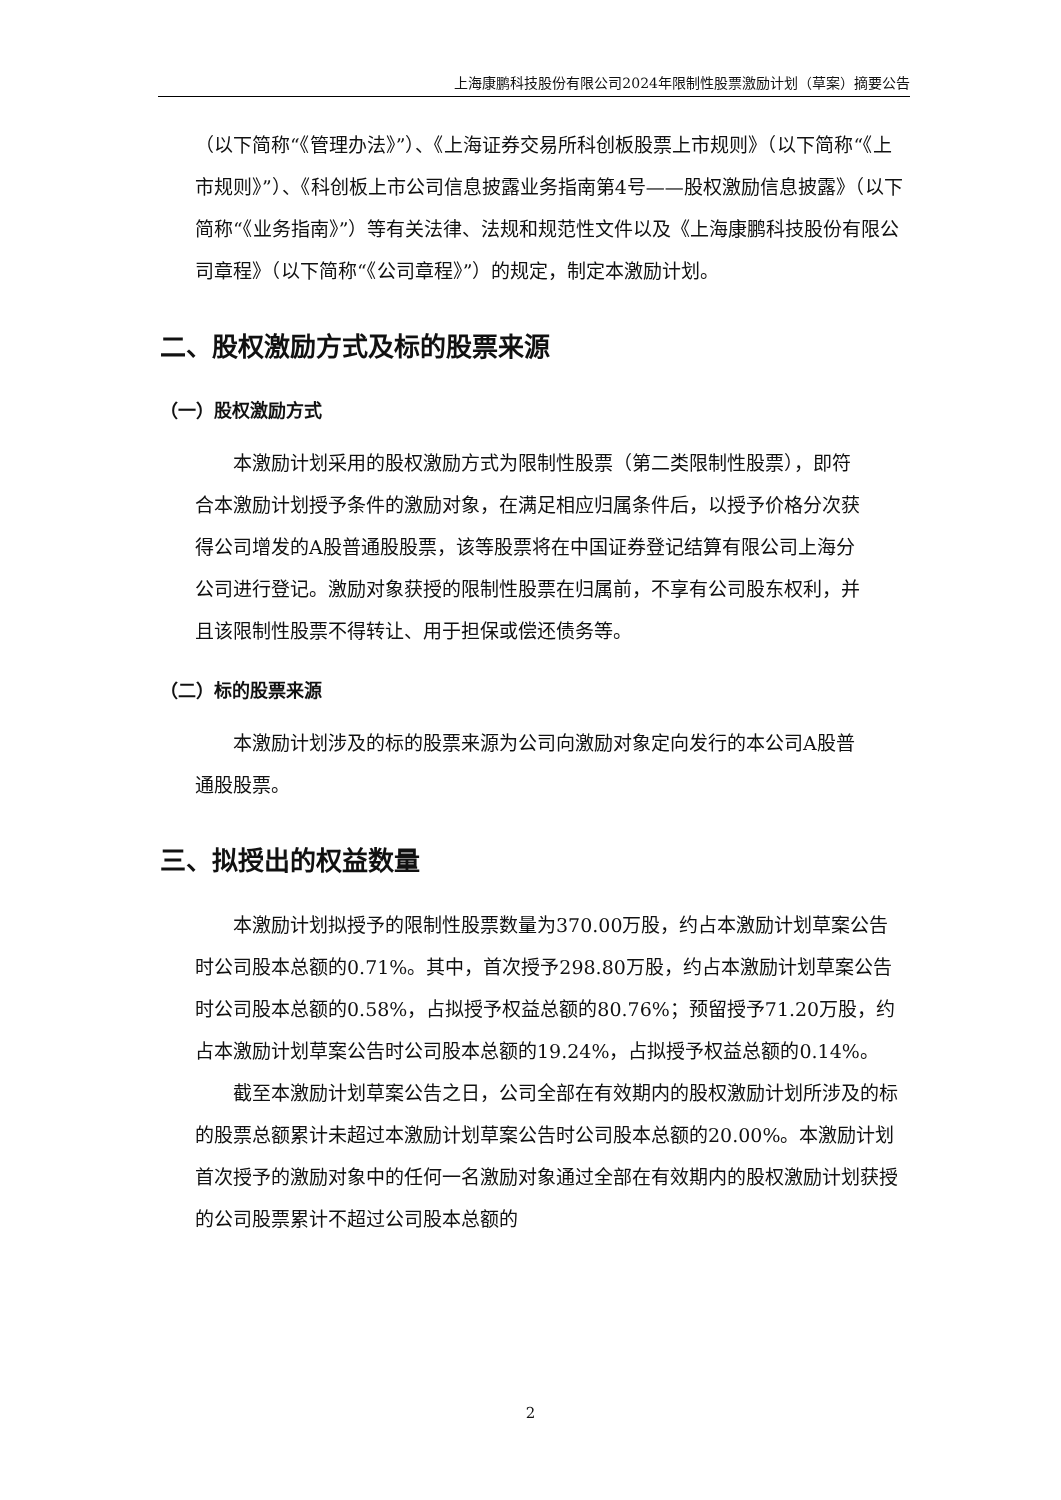上海康鹏科技股份有限公司2024年限制性股票激励计划（草案）摘要公告
（以下简称“《管理办法》”）、《上海证券交易所科创板股票上市规则》（以下简称“《上市规则》”）、《科创板上市公司信息披露业务指南第4号——股权激励信息披露》（以下简称“《业务指南》”）等有关法律、法规和规范性文件以及《上海康鹏科技股份有限公司章程》（以下简称“《公司章程》”）的规定，制定本激励计划。
二、股权激励方式及标的股票来源
（一）股权激励方式
本激励计划采用的股权激励方式为限制性股票（第二类限制性股票），即符合本激励计划授予条件的激励对象，在满足相应归属条件后，以授予价格分次获得公司增发的A股普通股股票，该等股票将在中国证券登记结算有限公司上海分公司进行登记。激励对象获授的限制性股票在归属前，不享有公司股东权利，并且该限制性股票不得转让、用于担保或偿还债务等。
（二）标的股票来源
本激励计划涉及的标的股票来源为公司向激励对象定向发行的本公司A股普通股股票。
三、拟授出的权益数量
本激励计划拟授予的限制性股票数量为370.00万股，约占本激励计划草案公告时公司股本总额的0.71%。其中，首次授予298.80万股，约占本激励计划草案公告时公司股本总额的0.58%，占拟授予权益总额的80.76%；预留授予71.20万股，约占本激励计划草案公告时公司股本总额的19.24%，占拟授予权益总额的0.14%。
截至本激励计划草案公告之日，公司全部在有效期内的股权激励计划所涉及的标的股票总额累计未超过本激励计划草案公告时公司股本总额的20.00%。本激励计划首次授予的激励对象中的任何一名激励对象通过全部在有效期内的股权激励计划获授的公司股票累计不超过公司股本总额的
2